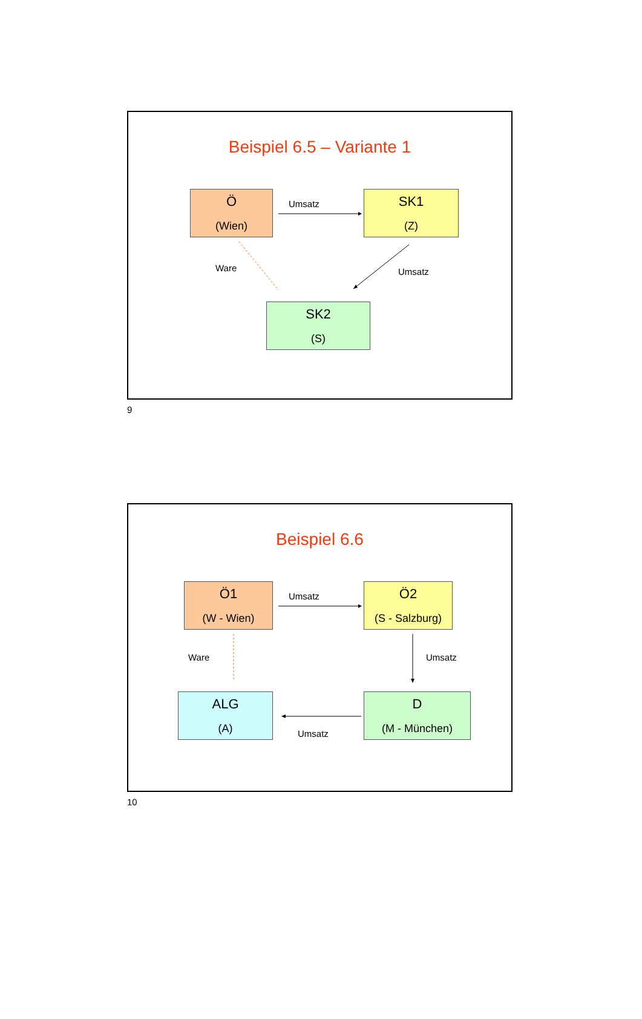Beispiel 6.5 – Variante 1
Ö
(Wien)
Umsatz SK1
(Z)
Ware Umsatz
SK2
(S)
9
Beispiel 6.6
Ö1
(W - Wien)
Umsatz
Ö2
(S - Salzburg)
Ware Umsatz
ALG
(A)
D
(M - München)
Umsatz
10